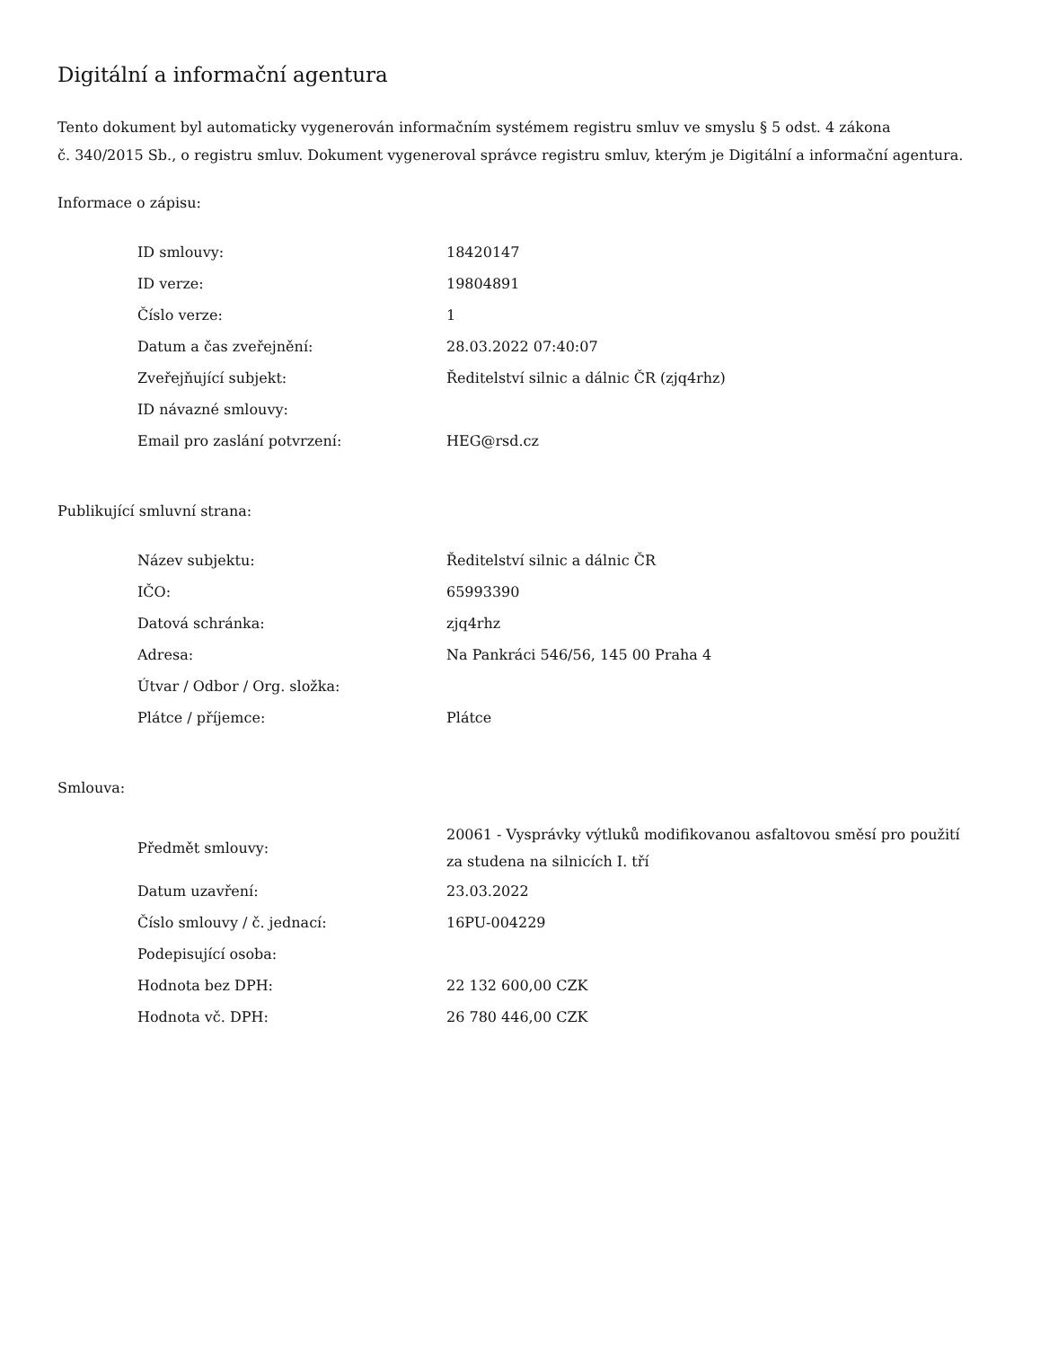Digitální a informační agentura
Tento dokument byl automaticky vygenerován informačním systémem registru smluv ve smyslu § 5 odst. 4 zákona
č. 340/2015 Sb., o registru smluv. Dokument vygeneroval správce registru smluv, kterým je Digitální a informační agentura.
Informace o zápisu:
| ID smlouvy: | 18420147 |
| ID verze: | 19804891 |
| Číslo verze: | 1 |
| Datum a čas zveřejnění: | 28.03.2022 07:40:07 |
| Zveřejňující subjekt: | Ředitelství silnic a dálnic ČR (zjq4rhz) |
| ID návazné smlouvy: | |
| Email pro zaslání potvrzení: | HEG@rsd.cz |
Publikující smluvní strana:
| Název subjektu: | Ředitelství silnic a dálnic ČR |
| IČO: | 65993390 |
| Datová schránka: | zjq4rhz |
| Adresa: | Na Pankráci 546/56, 145 00 Praha 4 |
| Útvar / Odbor / Org. složka: | |
| Plátce / příjemce: | Plátce |
Smlouva:
| Předmět smlouvy: | 20061 - Vysprávky výtluků modifikovanou asfaltovou směsí pro použití za studena na silnicích I. tří |
| Datum uzavření: | 23.03.2022 |
| Číslo smlouvy / č. jednací: | 16PU-004229 |
| Podepisující osoba: | |
| Hodnota bez DPH: | 22 132 600,00 CZK |
| Hodnota vč. DPH: | 26 780 446,00 CZK |